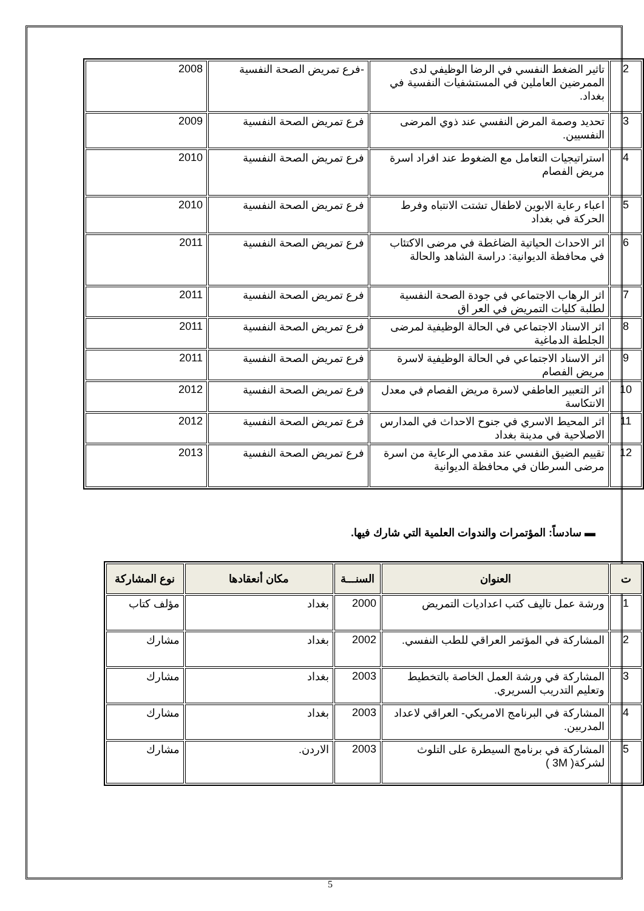| 2 | تاثير الضغط النفسي في الرضا الوظيفي لدى الممرضين العاملين في المستشفيات النفسية في بغداد. | -فرع تمريض الصحة النفسية | 2008 |
| 3 | تحديد وصمة المرض النفسي عند ذوي المرضى النفسيين. | فرع تمريض الصحة النفسية | 2009 |
| 4 | استراتيجيات التعامل مع الضغوط عند افراد اسرة مريض الفصام | فرع تمريض الصحة النفسية | 2010 |
| 5 | اعباء رعاية الابوين لاطفال تشتت الانتباه وفرط الحركة في بغداد | فرع تمريض الصحة النفسية | 2010 |
| 6 | اثر الاحداث الحياتية الضاغطة في مرضى الاكتئاب في محافظة الديوانية: دراسة الشاهد والحالة | فرع تمريض الصحة النفسية | 2011 |
| 7 | اثر الرهاب الاجتماعي في جودة الصحة النفسية لطلبة كليات التمريض في العر اق | فرع تمريض الصحة النفسية | 2011 |
| 8 | اثر الاسناد الاجتماعي في الحالة الوظيفية لمرضى الجلطة الدماغية | فرع تمريض الصحة النفسية | 2011 |
| 9 | اثر الاسناد الاجتماعي في الحالة الوظيفية لاسرة مريض الفصام | فرع تمريض الصحة النفسية | 2011 |
| 10 | اثر التعبير العاطفي لاسرة مريض الفصام في معدل الانتكاسة | فرع تمريض الصحة النفسية | 2012 |
| 11 | اثر المحيط الاسري في جنوح الاحداث في المدارس الاصلاحية في مدينة بغداد | فرع تمريض الصحة النفسية | 2012 |
| 12 | تقييم الضيق النفسي عند مقدمي الرعاية من اسرة مرضى السرطان في محافظة الديوانية | فرع تمريض الصحة النفسية | 2013 |
▬ سادساً: المؤتمرات والندوات العلمية التي شارك فيها.
| ت | العنوان | السنـــة | مكان أنعقادها | نوع المشاركة |
| --- | --- | --- | --- | --- |
| 1 | ورشة عمل تاليف كتب اعداديات التمريض | 2000 | بغداد | مؤلف كتاب |
| 2 | المشاركة في المؤتمر العراقي للطب النفسي. | 2002 | بغداد | مشارك |
| 3 | المشاركة في ورشة العمل الخاصة بالتخطيط وتعليم التدريب السريري. | 2003 | بغداد | مشارك |
| 4 | المشاركة في البرنامج الامريكي- العراقي لاعداد المدربين. | 2003 | بغداد | مشارك |
| 5 | المشاركة في برنامج السيطرة على التلوث لشركة( 3M ) | 2003 | الاردن. | مشارك |
5